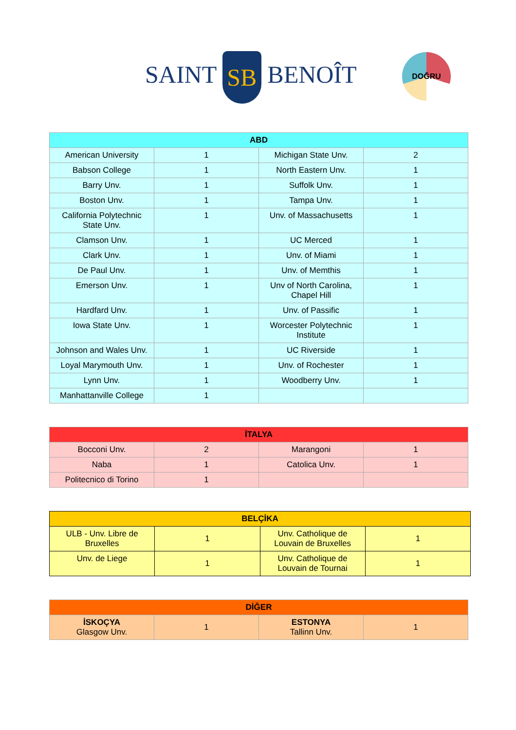SAINT SB BENOÎT DOĞRU
| ABD | | | |
| --- | --- | --- | --- |
| American University | 1 | Michigan State Unv. | 2 |
| Babson College | 1 | North Eastern Unv. | 1 |
| Barry Unv. | 1 | Suffolk Unv. | 1 |
| Boston Unv. | 1 | Tampa Unv. | 1 |
| California Polytechnic State Unv. | 1 | Unv. of Massachusetts | 1 |
| Clamson Unv. | 1 | UC Merced | 1 |
| Clark Unv. | 1 | Unv. of Miami | 1 |
| De Paul Unv. | 1 | Unv. of Memthis | 1 |
| Emerson Unv. | 1 | Unv of North Carolina, Chapel Hill | 1 |
| Hardfard Unv. | 1 | Unv. of Passific | 1 |
| Iowa State Unv. | 1 | Worcester Polytechnic Institute | 1 |
| Johnson and Wales Unv. | 1 | UC Riverside | 1 |
| Loyal Marymouth Unv. | 1 | Unv. of Rochester | 1 |
| Lynn Unv. | 1 | Woodberry Unv. | 1 |
| Manhattanville College | 1 | | |
| İTALYA | | | |
| --- | --- | --- | --- |
| Bocconi Unv. | 2 | Marangoni | 1 |
| Naba | 1 | Catolica Unv. | 1 |
| Politecnico di Torino | 1 | | |
| BELÇİKA | | | |
| --- | --- | --- | --- |
| ULB - Unv. Libre de Bruxelles | 1 | Unv. Catholique de Louvain de Bruxelles | 1 |
| Unv. de Liege | 1 | Unv. Catholique de Louvain de Tournai | 1 |
| DİĞER | | | |
| --- | --- | --- | --- |
| İSKOÇYA Glasgow Unv. | 1 | ESTONYA Tallinn Unv. | 1 |